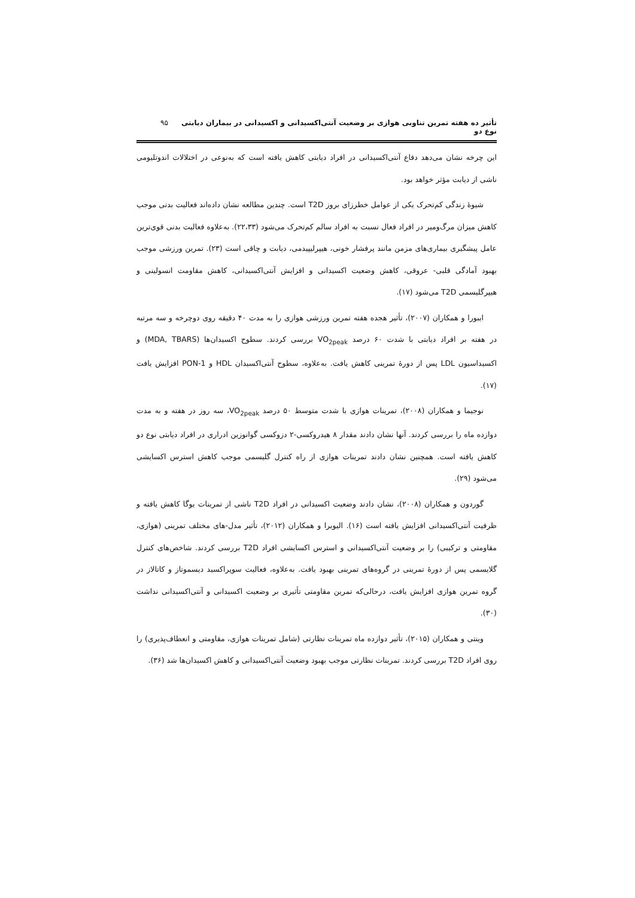تأثیر ده هفته تمرین تناوبی هوازی بر وضعیت آنتی‌اکسیدانی و اکسیدانی در بیماران دیابتی نوع دو ۹۵
این چرخه نشان می‌دهد دفاع آنتی‌اکسیدانی در افراد دیابتی کاهش یافته است که به‌نوعی در اختلالات اندوتلیومی ناشی از دیابت مؤثر خواهد بود.
شیوهٔ زندگی کم‌تحرک یکی از عوامل خطرزای بروز T2D است. چندین مطالعه نشان داده‌اند فعالیت بدنی موجب کاهش میزان مرگ‌ومیر در افراد فعال نسبت به افراد سالم کم‌تحرک می‌شود (۲۲،۳۳). به‌علاوه فعالیت بدنی قوی‌ترین عامل پیشگیری بیماری‌های مزمن مانند پرفشار خونی، هیپرلیپیدمی، دیابت و چاقی است (۲۳). تمرین ورزشی موجب بهبود آمادگی قلبی- عروقی، کاهش وضعیت اکسیدانی و افزایش آنتی‌اکسیدانی، کاهش مقاومت انسولینی و هیپرگلیسمی T2D می‌شود (۱۷).
ایبورا و همکاران (۲۰۰۷)، تأثیر هجده هفته تمرین ورزشی هوازی را به مدت ۴۰ دقیقه روی دوچرخه و سه مرتبه در هفته بر افراد دیابتی با شدت ۶۰ درصد VO<sub>2peak</sub> بررسی کردند. سطوح اکسیدان‌ها (MDA, TBARS) و اکسیداسیون LDL پس از دورهٔ تمرینی کاهش یافت. به‌علاوه، سطوح آنتی‌اکسیدان HDL و PON-1 افزایش یافت (۱۷).
نوجیما و همکاران (۲۰۰۸)، تمرینات هوازی با شدت متوسط ۵۰ درصد VO<sub>2peak</sub>، سه روز در هفته و به مدت دوازده ماه را بررسی کردند. آنها نشان دادند مقدار ۸ هیدروکسی-۲ دزوکسی گوانوزین ادراری در افراد دیابتی نوع دو کاهش یافته است. همچنین نشان دادند تمرینات هوازی از راه کنترل گلیسمی موجب کاهش استرس اکسایشی می‌شود (۲۹).
گوردون و همکاران (۲۰۰۸)، نشان دادند وضعیت اکسیدانی در افراد T2D ناشی از تمرینات یوگا کاهش یافته و ظرفیت آنتی‌اکسیدانی افزایش یافته است (۱۶). الیویرا و همکاران (۲۰۱۲)، تأثیر مدل-های مختلف تمرینی (هوازی، مقاومتی و ترکیبی) را بر وضعیت آنتی‌اکسیدانی و استرس اکسایشی افراد T2D بررسی کردند. شاخص‌های کنترل گلایسمی پس از دورهٔ تمرینی در گروه‌های تمرینی بهبود یافت. به‌علاوه، فعالیت سوپراکسید دیسموتاز و کاتالاز در گروه تمرین هوازی افزایش یافت، درحالی‌که تمرین مقاومتی تأثیری بر وضعیت اکسیدانی و آنتی‌اکسیدانی نداشت (۳۰).
وینتی و همکاران (۲۰۱۵)، تأثیر دوازده ماه تمرینات نظارتی (شامل تمرینات هوازی، مقاومتی و انعطاف‌پذیری) را روی افراد T2D بررسی کردند. تمرینات نظارتی موجب بهبود وضعیت آنتی‌اکسیدانی و کاهش اکسیدان‌ها شد (۳۶).